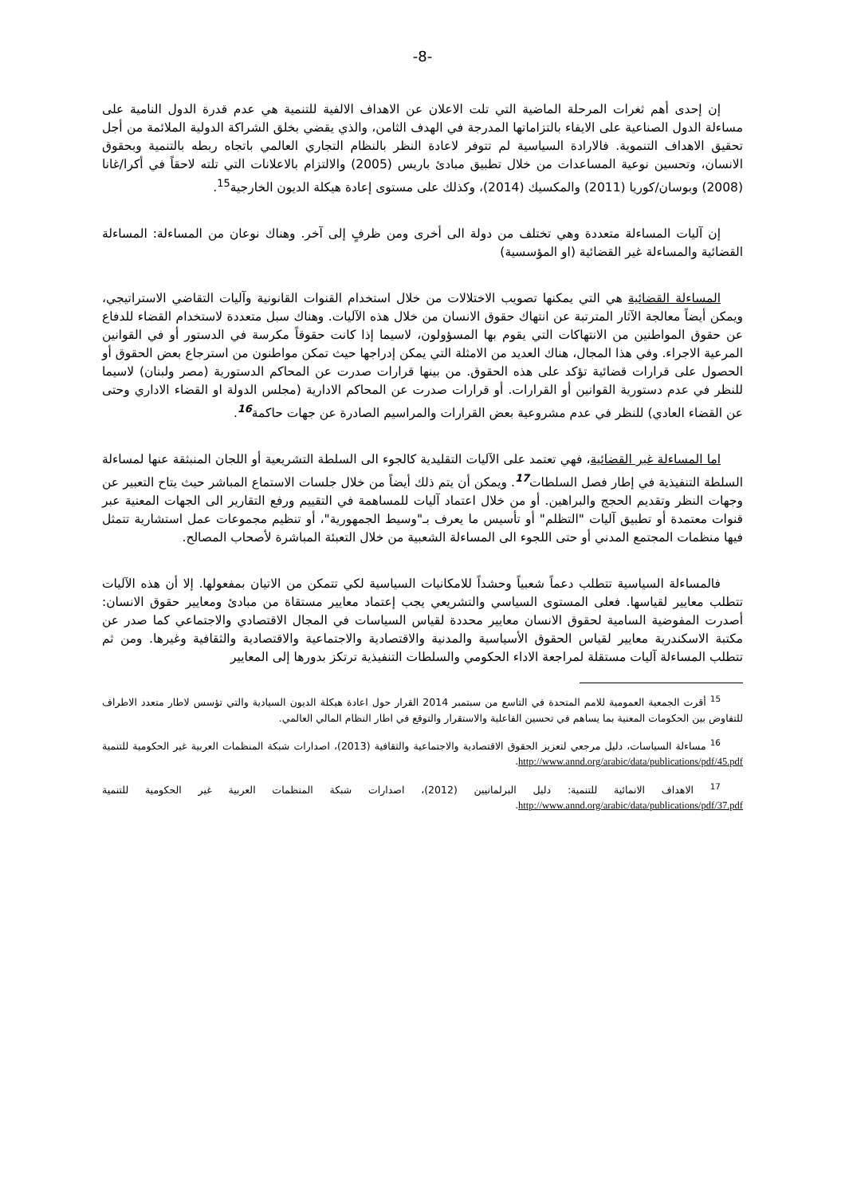-8-
إن إحدى أهم ثغرات المرحلة الماضية التي تلت الاعلان عن الاهداف الالفية للتنمية هي عدم قدرة الدول النامية على مساءلة الدول الصناعية على الايفاء بالتزاماتها المدرجة في الهدف الثامن، والذي يقضي بخلق الشراكة الدولية الملائمة من أجل تحقيق الاهداف التنموية. فالارادة السياسية لم تتوفر لاعادة النظر بالنظام التجاري العالمي باتجاه ربطه بالتنمية وبحقوق الانسان، وتحسين نوعية المساعدات من خلال تطبيق مبادئ باريس (2005) والالتزام بالاعلانات التي تلته لاحقاً في أكرا/غانا (2008) وبوسان/كوريا (2011) والمكسيك (2014)، وكذلك على مستوى إعادة هيكلة الديون الخارجية<sup>15</sup>.
إن آليات المساءلة متعددة وهي تختلف من دولة الى أخرى ومن ظرفٍ إلى آخر. وهناك نوعان من المساءلة: المساءلة القضائية والمساءلة غير القضائية (او المؤسسية)
المساءلة القضائية هي التي يمكنها تصويب الاختلالات من خلال استخدام القنوات القانونية وآليات التقاضي الاستراتيجي، ويمكن أيضاً معالجة الآثار المترتبة عن انتهاك حقوق الانسان من خلال هذه الآليات. وهناك سبل متعددة لاستخدام القضاء للدفاع عن حقوق المواطنين من الانتهاكات التي يقوم بها المسؤولون، لاسيما إذا كانت حقوقاً مكرسة في الدستور أو في القوانين المرعية الاجراء. وفي هذا المجال، هناك العديد من الامثلة التي يمكن إدراجها حيث تمكن مواطنون من استرجاع بعض الحقوق أو الحصول على قرارات قضائية تؤكد على هذه الحقوق. من بينها قرارات صدرت عن المحاكم الدستورية (مصر ولبنان) لاسيما للنظر في عدم دستورية القوانين أو القرارات. أو قرارات صدرت عن المحاكم الادارية (مجلس الدولة او القضاء الاداري وحتى عن القضاء العادي) للنظر في عدم مشروعية بعض القرارات والمراسيم الصادرة عن جهات حاكمة<sup>16</sup>.
اما المساءلة غير القضائية، فهي تعتمد على الآليات التقليدية كالجوء الى السلطة التشريعية أو اللجان المنبثقة عنها لمساءلة السلطة التنفيذية في إطار فصل السلطات<sup>17</sup>. ويمكن أن يتم ذلك أيضاً من خلال جلسات الاستماع المباشر حيث يتاح التعبير عن وجهات النظر وتقديم الحجج والبراهين. أو من خلال اعتماد آليات للمساهمة في التقييم ورفع التقارير الى الجهات المعنية عبر قنوات معتمدة أو تطبيق آليات "التظلم" أو تأسيس ما يعرف بـ"وسيط الجمهورية"، أو تنظيم مجموعات عمل استشارية تتمثل فيها منظمات المجتمع المدني أو حتى اللجوء الى المساءلة الشعبية من خلال التعبئة المباشرة لأصحاب المصالح.
فالمساءلة السياسية تتطلب دعماً شعبياً وحشداً للامكانيات السياسية لكي تتمكن من الاتيان بمفعولها. إلا أن هذه الآليات تتطلب معايير لقياسها. فعلى المستوى السياسي والتشريعي يجب إعتماد معايير مستقاة من مبادئ ومعايير حقوق الانسان: أصدرت المفوضية السامية لحقوق الانسان معايير محددة لقياس السياسات في المجال الاقتصادي والاجتماعي كما صدر عن مكتبة الاسكندرية معايير لقياس الحقوق الأسياسية والمدنية والاقتصادية والاجتماعية والاقتصادية والثقافية وغيرها. ومن ثم تتطلب المساءلة آليات مستقلة لمراجعة الاداء الحكومي والسلطات التنفيذية ترتكز بدورها إلى المعايير
<sup>15</sup> أقرت الجمعية العمومية للامم المتحدة في التاسع من سبتمبر 2014 القرار حول اعادة هيكلة الديون السيادية والتي تؤسس لاطار متعدد الاطراف للتفاوض بين الحكومات المعنية بما يساهم في تحسين الفاعلية والاستقرار والتوقع في اطار النظام المالي العالمي.
<sup>16</sup> مساءلة السياسات، دليل مرجعي لتعزيز الحقوق الاقتصادية والاجتماعية والثقافية (2013)، اصدارات شبكة المنظمات العربية غير الحكومية للتنمية http://www.annd.org/arabic/data/publications/pdf/45.pdf.
<sup>17</sup> الاهداف الانمائية للتنمية: دليل البرلمانيين (2012)، اصدارات شبكة المنظمات العربية غير الحكومية للتنمية http://www.annd.org/arabic/data/publications/pdf/37.pdf.